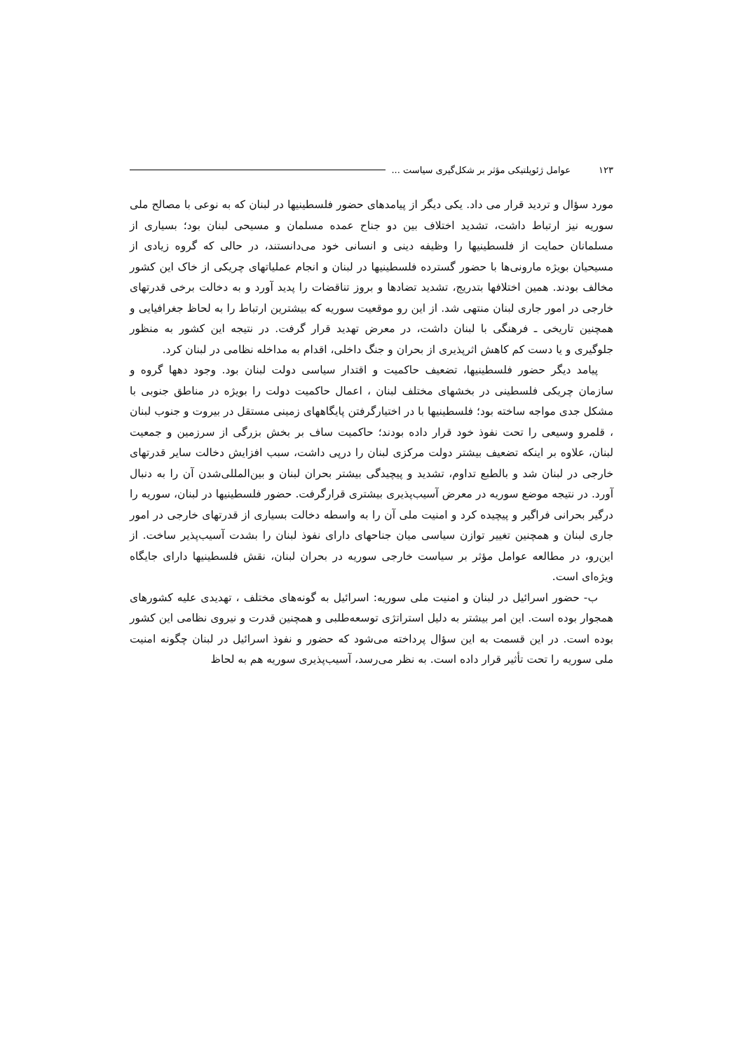۱۲۳ عوامل ژئوپلتیکی مؤثر بر شکل‌گیری سیاست ...
مورد سؤال و تردید قرار می داد. یکی دیگر از پیامدهای حضور فلسطینیها در لبنان که به نوعی با مصالح ملی سوریه نیز ارتباط داشت، تشدید اختلاف بین دو جناح عمده مسلمان و مسیحی لبنان بود؛ بسیاری از مسلمانان حمایت از فلسطینیها را وظیفه دینی و انسانی خود می‌دانستند، در حالی که گروه زیادی از مسیحیان بویژه مارونی‌ها با حضور گسترده فلسطینیها در لبنان و انجام عملیاتهای چریکی از خاک این کشور مخالف بودند. همین اختلافها بتدریج، تشدید تضادها و بروز تناقضات را پدید آورد و به دخالت برخی قدرتهای خارجی در امور جاری لبنان منتهی شد. از این رو موقعیت سوریه که بیشترین ارتباط را به لحاظ جغرافیایی و همچنین تاریخی ـ فرهنگی با لبنان داشت، در معرض تهدید قرار گرفت. در نتیجه این کشور به منظور جلوگیری و یا دست کم کاهش اثرپذیری از بحران و جنگ داخلی، اقدام به مداخله نظامی در لبنان کرد.
پیامد دیگر حضور فلسطینیها، تضعیف حاکمیت و اقتدار سیاسی دولت لبنان بود. وجود دهها گروه و سازمان چریکی فلسطینی در بخشهای مختلف لبنان ، اعمال حاکمیت دولت را بویژه در مناطق جنوبی با مشکل جدی مواجه ساخته بود؛ فلسطینیها با در اختیارگرفتن پایگاههای زمینی مستقل در بیروت و جنوب لبنان ، قلمرو وسیعی را تحت نفوذ خود قرار داده بودند؛ حاکمیت ساف بر بخش بزرگی از سرزمین و جمعیت لبنان، علاوه بر اینکه تضعیف بیشتر دولت مرکزی لبنان را درپی داشت، سبب افزایش دخالت سایر قدرتهای خارجی در لبنان شد و بالطبع تداوم، تشدید و پیچیدگی بیشتر بحران لبنان و بین‌المللی‌شدن آن را به دنبال آورد. در نتیجه موضع سوریه در معرض آسیب‌پذیری بیشتری قرارگرفت. حضور فلسطینیها در لبنان، سوریه را درگیر بحرانی فراگیر و پیچیده کرد و امنیت ملی آن را به واسطه دخالت بسیاری از قدرتهای خارجی در امور جاری لبنان و همچنین تغییر توازن سیاسی میان جناحهای دارای نفوذ لبنان را بشدت آسیب‌پذیر ساخت. از این‌رو، در مطالعه عوامل مؤثر بر سیاست خارجی سوریه در بحران لبنان، نقش فلسطینیها دارای جایگاه ویژه‌ای است.
ب- حضور اسرائیل در لبنان و امنیت ملی سوریه: اسرائیل به گونه‌های مختلف ، تهدیدی علیه کشورهای همجوار بوده است. این امر بیشتر به دلیل استراتژی توسعه‌طلبی و همچنین قدرت و نیروی نظامی این کشور بوده است. در این قسمت به این سؤال پرداخته می‌شود که حضور و نفوذ اسرائیل در لبنان چگونه امنیت ملی سوریه را تحت تأثیر قرار داده است. به نظر می‌رسد، آسیب‌پذیری سوریه هم به لحاظ